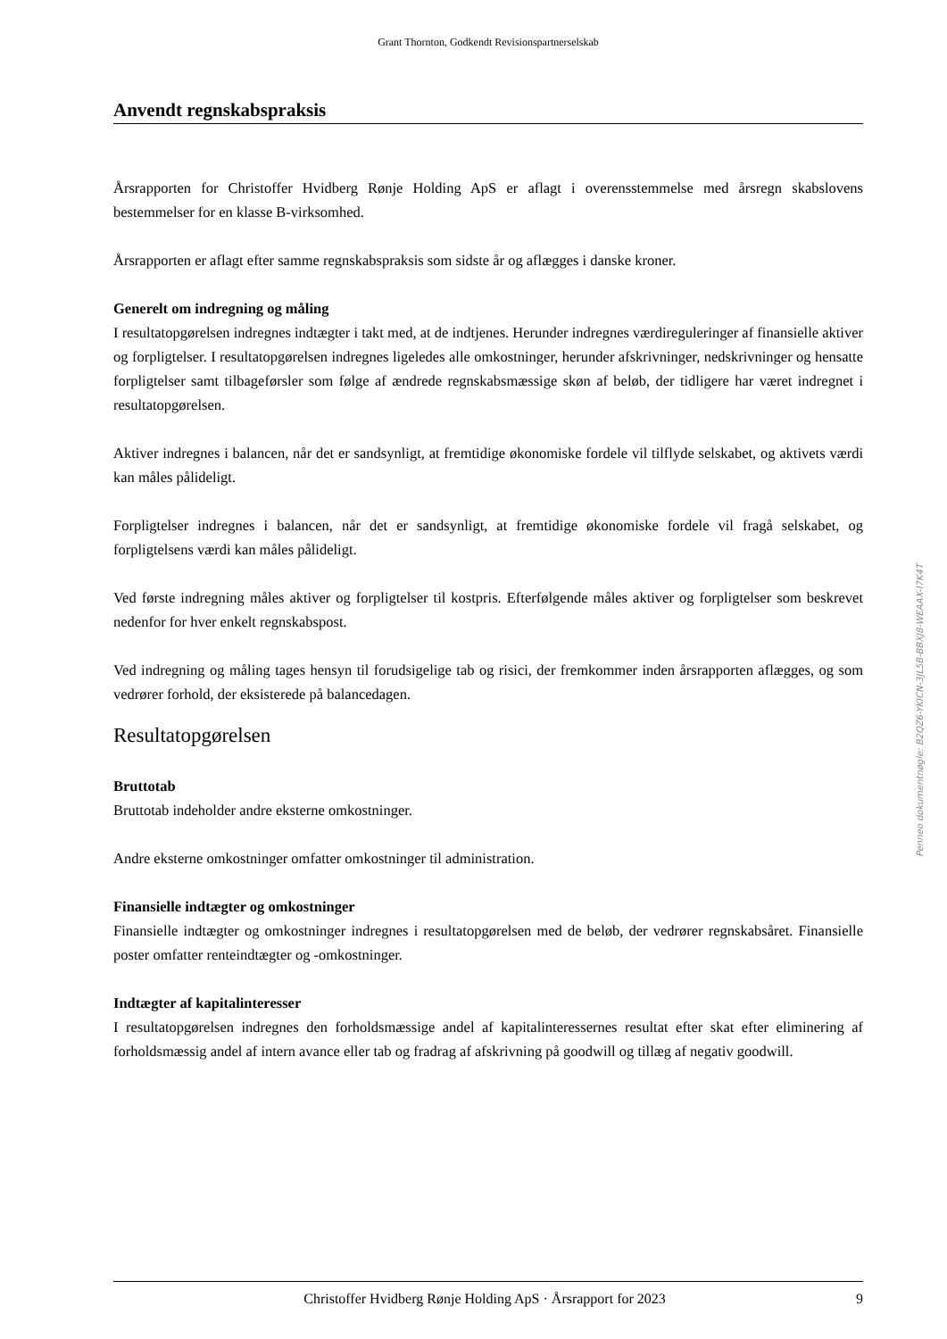Grant Thornton, Godkendt Revisionspartnerselskab
Anvendt regnskabspraksis
Årsrapporten for Christoffer Hvidberg Rønje Holding ApS er aflagt i overensstemmelse med årsregn skabslovens bestemmelser for en klasse B-virksomhed.
Årsrapporten er aflagt efter samme regnskabspraksis som sidste år og aflægges i danske kroner.
Generelt om indregning og måling
I resultatopgørelsen indregnes indtægter i takt med, at de indtjenes. Herunder indregnes værdireguleringer af finansielle aktiver og forpligtelser. I resultatopgørelsen indregnes ligeledes alle omkostninger, herunder afskrivninger, nedskrivninger og hensatte forpligtelser samt tilbageførsler som følge af ændrede regnskabsmæssige skøn af beløb, der tidligere har været indregnet i resultatopgørelsen.
Aktiver indregnes i balancen, når det er sandsynligt, at fremtidige økonomiske fordele vil tilflyde selskabet, og aktivets værdi kan måles pålideligt.
Forpligtelser indregnes i balancen, når det er sandsynligt, at fremtidige økonomiske fordele vil fragå selskabet, og forpligtelsens værdi kan måles pålideligt.
Ved første indregning måles aktiver og forpligtelser til kostpris. Efterfølgende måles aktiver og forpligtelser som beskrevet nedenfor for hver enkelt regnskabspost.
Ved indregning og måling tages hensyn til forudsigelige tab og risici, der fremkommer inden årsrapporten aflægges, og som vedrører forhold, der eksisterede på balancedagen.
Resultatopgørelsen
Bruttotab
Bruttotab indeholder andre eksterne omkostninger.
Andre eksterne omkostninger omfatter omkostninger til administration.
Finansielle indtægter og omkostninger
Finansielle indtægter og omkostninger indregnes i resultatopgørelsen med de beløb, der vedrører regnskabsåret. Finansielle poster omfatter renteindtægter og -omkostninger.
Indtægter af kapitalinteresser
I resultatopgørelsen indregnes den forholdsmæssige andel af kapitalinteressernes resultat efter skat efter eliminering af forholdsmæssig andel af intern avance eller tab og fradrag af afskrivning på goodwill og tillæg af negativ goodwill.
Penneo dokumentnøgle: B2QZ6-YKICN-3JL5B-BBXJ8-WEAAX-I7K4T
Christoffer Hvidberg Rønje Holding ApS · Årsrapport for 2023 9